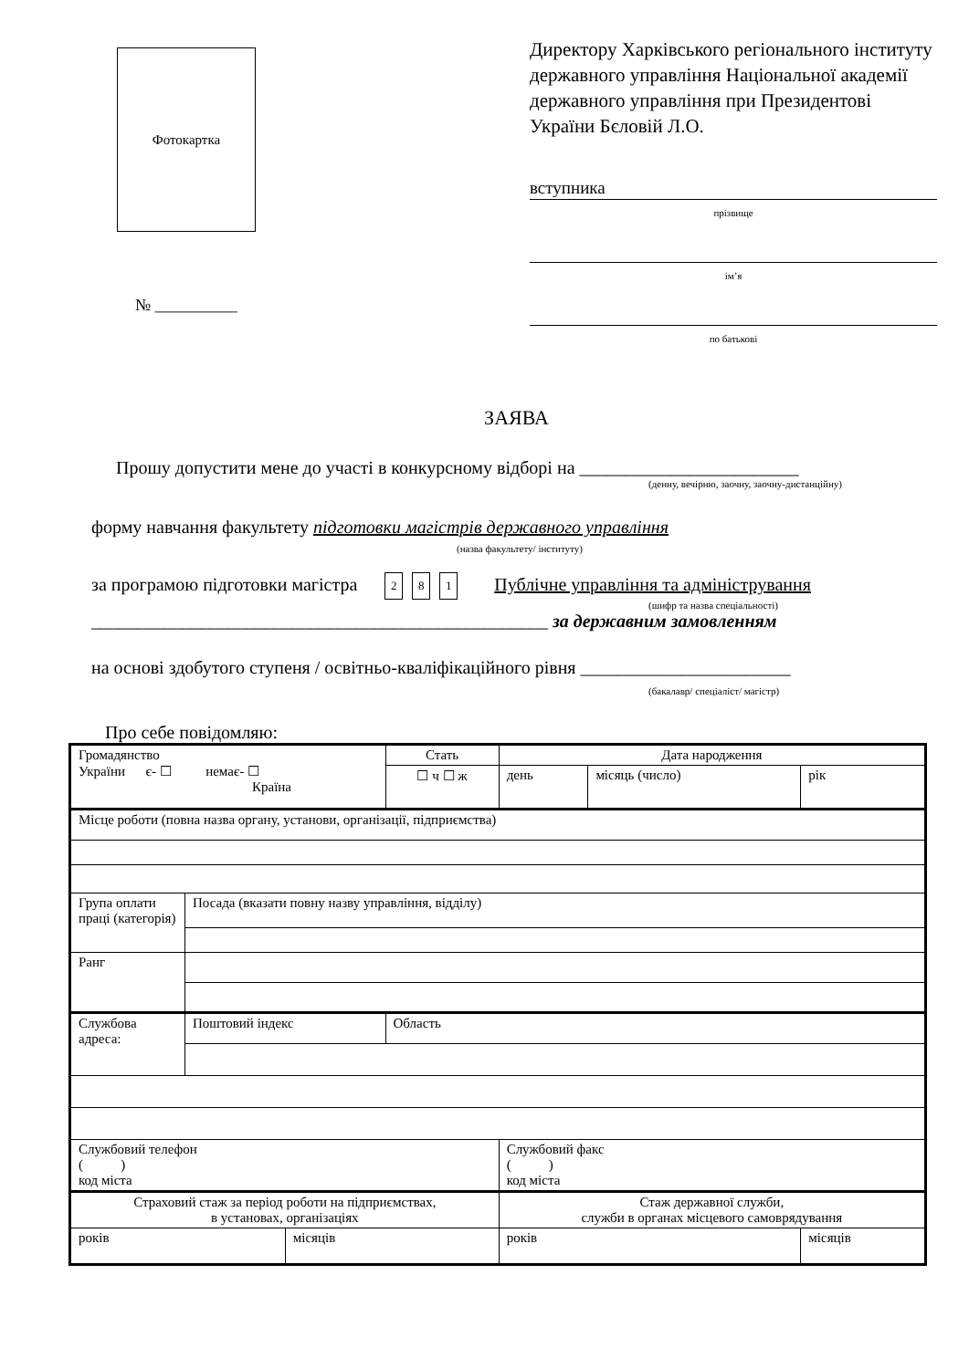Фотокартка
№ __________
Директору Харківського регіонального інституту державного управління Національної академії державного управління при Президентові України Бєловій Л.О.
вступника
прізвище
ім’я
по батькові
ЗАЯВА
Прошу допустити мене до участі в конкурсному відборі на ________________________
(денну, вечірню, заочну, заочну-дистанційну)
форму навчання факультету підготовки магістрів державного управління
(назва факультету/ інституту)
за програмою підготовки магістра 2 8 1 Публічне управління та адміністрування
(шифр та назва спеціальності)
__________________________________________________ за державним замовленням
на основі здобутого ступеня / освітньо-кваліфікаційного рівня _______________________
(бакалавр/ спеціаліст/ магістр)
Про себе повідомляю:
| Громадянство України є- ☐ немає- ☐ Країна | | | Стать | Дата народження | | |
| | | | ☐ ч ☐ ж | день | місяць (число) | рік |
| Місце роботи (повна назва органу, установи, організації, підприємства) | | | | | | |
| Група оплати праці (категорія) | Посада (вказати повну назву управління, відділу) | | | | | |
| Ранг | | | | | | |
| Службова адреса: | Поштовий індекс | | Область | | | |
| Службовий телефон ( ) код міста | | | | Службовий факс ( ) код міста | | |
| Страховий стаж за період роботи на підприємствах, в установах, організаціях | | | | Стаж державної служби, служби в органах місцевого самоврядування | | |
| років | | місяців | | років | | місяців |